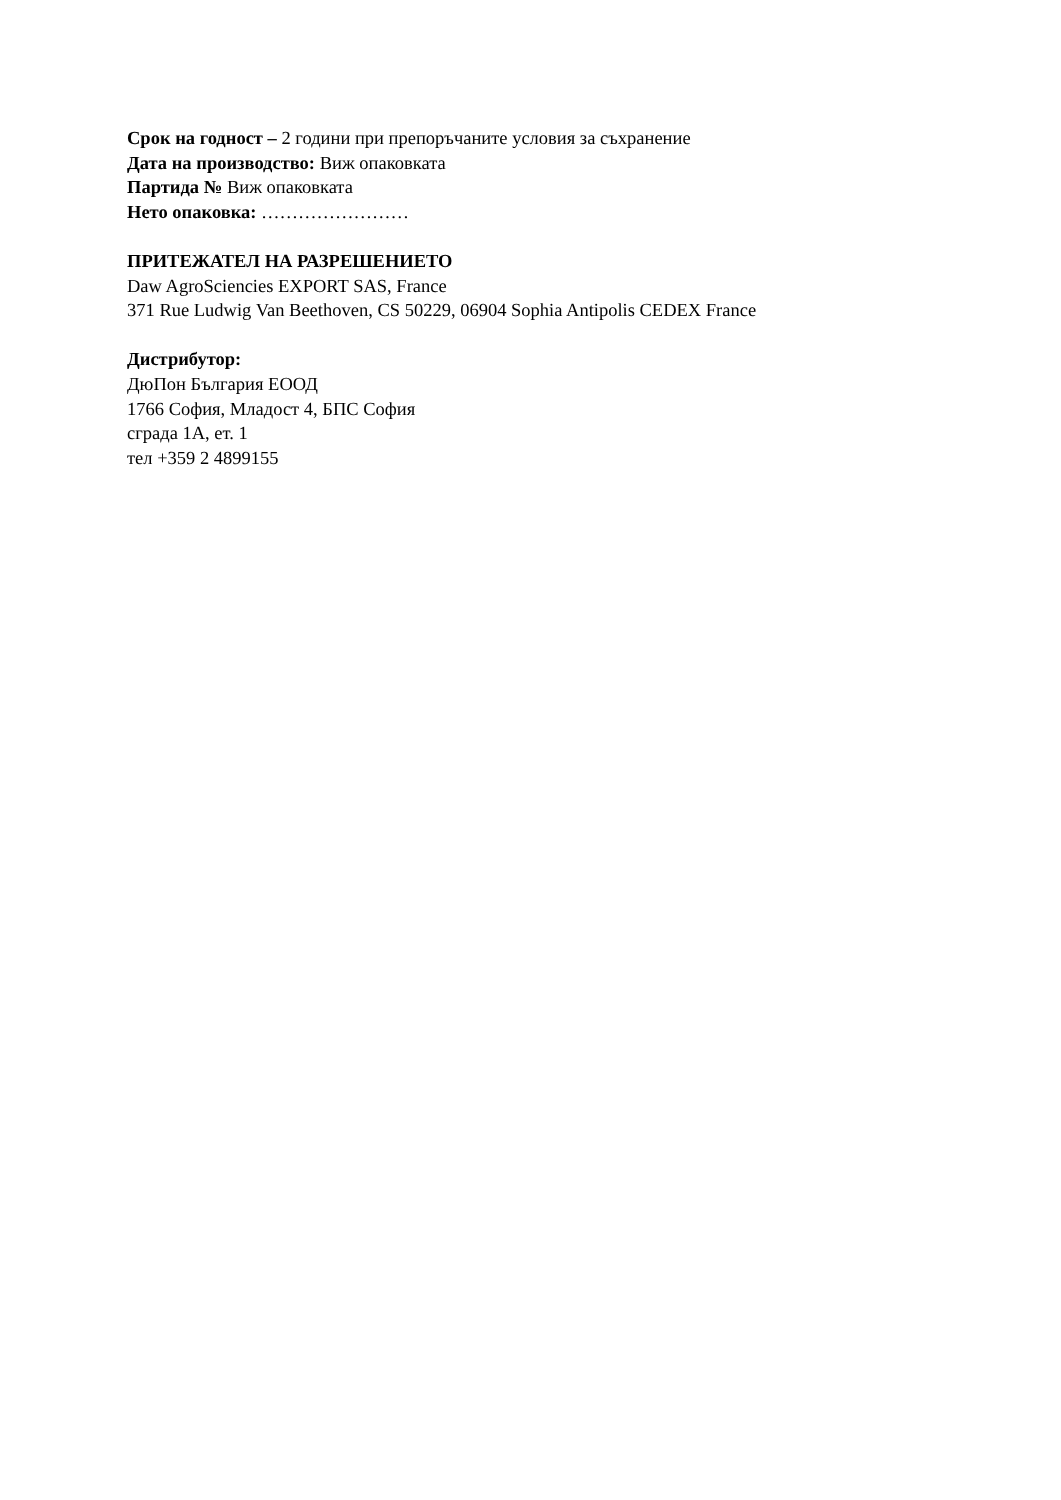Срок на годност – 2 години при препоръчаните условия за съхранение
Дата на производство: Виж опаковката
Партида № Виж опаковката
Нето опаковка: ……………………
ПРИТЕЖАТЕЛ НА РАЗРЕШЕНИЕТО
Daw AgroSciencies EXPORT SAS, France
371 Rue Ludwig Van Beethoven, CS 50229, 06904 Sophia Antipolis CEDEX France
Дистрибутор:
ДюПон България ЕООД
1766 София, Младост 4, БПС София
сграда 1А, ет. 1
тел +359 2 4899155